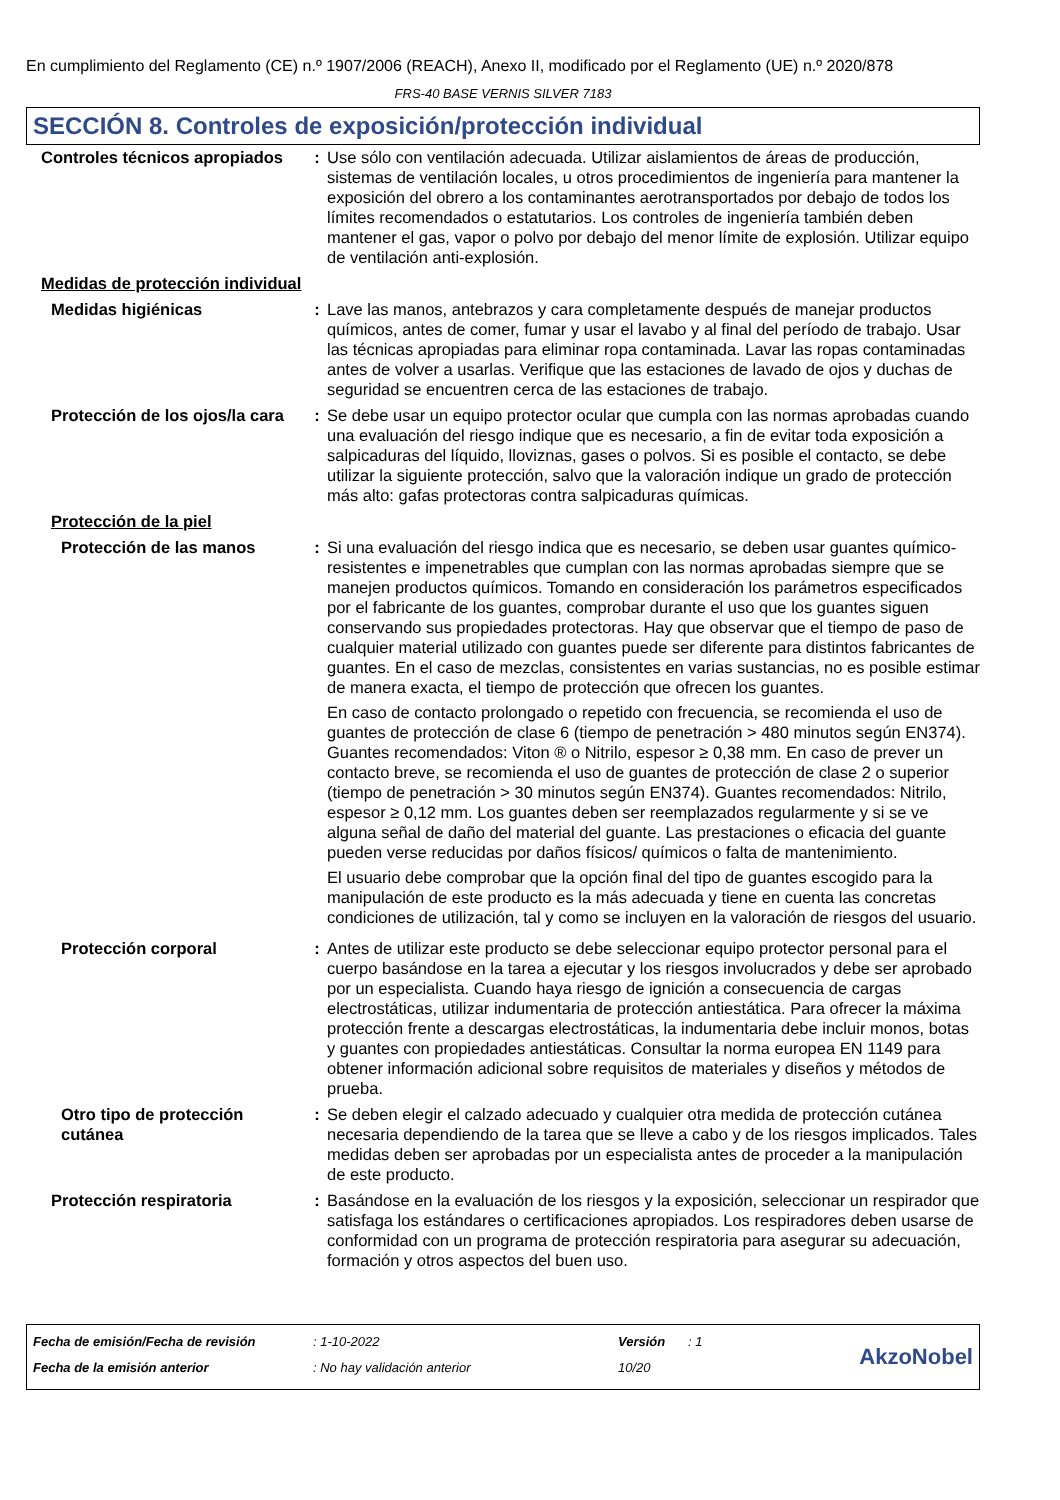En cumplimiento del Reglamento (CE) n.º 1907/2006 (REACH), Anexo II, modificado por el Reglamento (UE) n.º 2020/878
FRS-40 BASE VERNIS SILVER 7183
SECCIÓN 8. Controles de exposición/protección individual
| Controles técnicos apropiados | : | Use sólo con ventilación adecuada. Utilizar aislamientos de áreas de producción, sistemas de ventilación locales, u otros procedimientos de ingeniería para mantener la exposición del obrero a los contaminantes aerotransportados por debajo de todos los límites recomendados o estatutarios. Los controles de ingeniería también deben mantener el gas, vapor o polvo por debajo del menor límite de explosión. Utilizar equipo de ventilación anti-explosión. |
| Medidas de protección individual | | |
| Medidas higiénicas | : | Lave las manos, antebrazos y cara completamente después de manejar productos químicos, antes de comer, fumar y usar el lavabo y al final del período de trabajo. Usar las técnicas apropiadas para eliminar ropa contaminada. Lavar las ropas contaminadas antes de volver a usarlas. Verifique que las estaciones de lavado de ojos y duchas de seguridad se encuentren cerca de las estaciones de trabajo. |
| Protección de los ojos/la cara | : | Se debe usar un equipo protector ocular que cumpla con las normas aprobadas cuando una evaluación del riesgo indique que es necesario, a fin de evitar toda exposición a salpicaduras del líquido, lloviznas, gases o polvos. Si es posible el contacto, se debe utilizar la siguiente protección, salvo que la valoración indique un grado de protección más alto: gafas protectoras contra salpicaduras químicas. |
| Protección de la piel | | |
| Protección de las manos | : | Si una evaluación del riesgo indica que es necesario, se deben usar guantes químico-resistentes e impenetrables que cumplan con las normas aprobadas siempre que se manejen productos químicos. Tomando en consideración los parámetros especificados por el fabricante de los guantes, comprobar durante el uso que los guantes siguen conservando sus propiedades protectoras. Hay que observar que el tiempo de paso de cualquier material utilizado con guantes puede ser diferente para distintos fabricantes de guantes. En el caso de mezclas, consistentes en varias sustancias, no es posible estimar de manera exacta, el tiempo de protección que ofrecen los guantes. En caso de contacto prolongado o repetido con frecuencia, se recomienda el uso de guantes de protección de clase 6 (tiempo de penetración > 480 minutos según EN374). Guantes recomendados: Viton ® o Nitrilo, espesor ≥ 0,38 mm. En caso de prever un contacto breve, se recomienda el uso de guantes de protección de clase 2 o superior (tiempo de penetración > 30 minutos según EN374). Guantes recomendados: Nitrilo, espesor ≥ 0,12 mm. Los guantes deben ser reemplazados regularmente y si se ve alguna señal de daño del material del guante. Las prestaciones o eficacia del guante pueden verse reducidas por daños físicos/ químicos o falta de mantenimiento. El usuario debe comprobar que la opción final del tipo de guantes escogido para la manipulación de este producto es la más adecuada y tiene en cuenta las concretas condiciones de utilización, tal y como se incluyen en la valoración de riesgos del usuario. |
| Protección corporal | : | Antes de utilizar este producto se debe seleccionar equipo protector personal para el cuerpo basándose en la tarea a ejecutar y los riesgos involucrados y debe ser aprobado por un especialista. Cuando haya riesgo de ignición a consecuencia de cargas electrostáticas, utilizar indumentaria de protección antiestática. Para ofrecer la máxima protección frente a descargas electrostáticas, la indumentaria debe incluir monos, botas y guantes con propiedades antiestáticas. Consultar la norma europea EN 1149 para obtener información adicional sobre requisitos de materiales y diseños y métodos de prueba. |
| Otro tipo de protección cutánea | : | Se deben elegir el calzado adecuado y cualquier otra medida de protección cutánea necesaria dependiendo de la tarea que se lleve a cabo y de los riesgos implicados. Tales medidas deben ser aprobadas por un especialista antes de proceder a la manipulación de este producto. |
| Protección respiratoria | : | Basándose en la evaluación de los riesgos y la exposición, seleccionar un respirador que satisfaga los estándares o certificaciones apropiados. Los respiradores deben usarse de conformidad con un programa de protección respiratoria para asegurar su adecuación, formación y otros aspectos del buen uso. |
| Fecha de emisión/Fecha de revisión | : 1-10-2022 | Versión | : 1 |
| Fecha de la emisión anterior | : No hay validación anterior | 10/20 | |
AkzoNobel